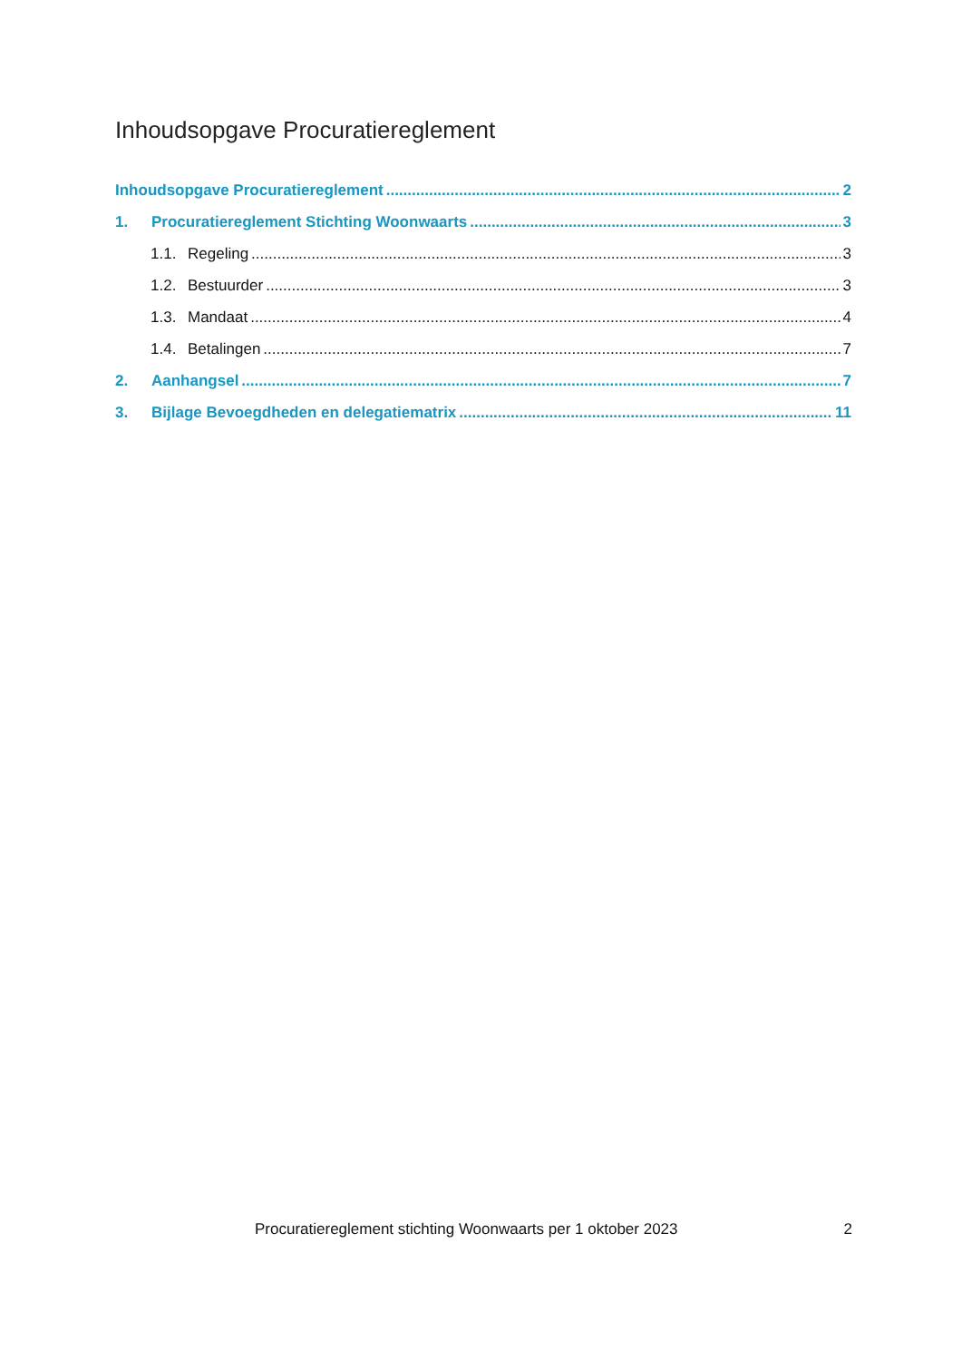Inhoudsopgave Procuratiereglement
Inhoudsopgave Procuratiereglement 2
1. Procuratiereglement Stichting Woonwaarts 3
1.1. Regeling 3
1.2. Bestuurder 3
1.3. Mandaat 4
1.4. Betalingen 7
2. Aanhangsel 7
3. Bijlage Bevoegdheden en delegatiematrix 11
Procuratiereglement stichting Woonwaarts per 1 oktober 2023 2